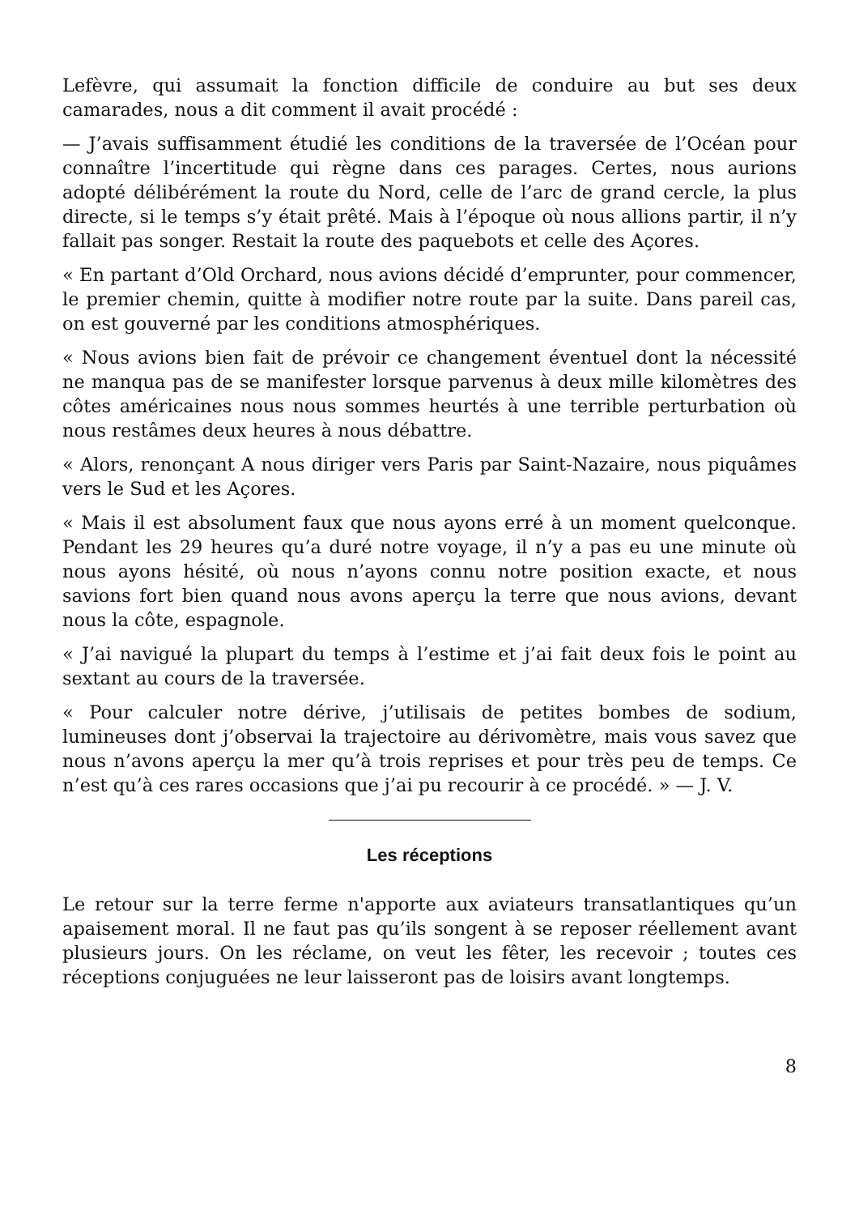Lefèvre, qui assumait la fonction difficile de conduire au but ses deux camarades, nous a dit comment il avait procédé :
— J’avais suffisamment étudié les conditions de la traversée de l’Océan pour connaître l’incertitude qui règne dans ces parages. Certes, nous aurions adopté délibérément la route du Nord, celle de l’arc de grand cercle, la plus directe, si le temps s’y était prêté. Mais à l’époque où nous allions partir, il n’y fallait pas songer. Restait la route des paquebots et celle des Açores.
« En partant d’Old Orchard, nous avions décidé d’emprunter, pour commencer, le premier chemin, quitte à modifier notre route par la suite. Dans pareil cas, on est gouverné par les conditions atmosphériques.
« Nous avions bien fait de prévoir ce changement éventuel dont la nécessité ne manqua pas de se manifester lorsque parvenus à deux mille kilomètres des côtes américaines nous nous sommes heurtés à une terrible perturbation où nous restâmes deux heures à nous débattre.
« Alors, renonçant A nous diriger vers Paris par Saint-Nazaire, nous piquâmes vers le Sud et les Açores.
« Mais il est absolument faux que nous ayons erré à un moment quelconque. Pendant les 29 heures qu’a duré notre voyage, il n’y a pas eu une minute où nous ayons hésité, où nous n’ayons connu notre position exacte, et nous savions fort bien quand nous avons aperçu la terre que nous avions, devant nous la côte, espagnole.
« J’ai navigué la plupart du temps à l’estime et j’ai fait deux fois le point au sextant au cours de la traversée.
« Pour calculer notre dérive, j’utilisais de petites bombes de sodium, lumineuses dont j’observai la trajectoire au dérivomètre, mais vous savez que nous n’avons aperçu la mer qu’à trois reprises et pour très peu de temps. Ce n’est qu’à ces rares occasions que j’ai pu recourir à ce procédé. » — J. V.
Les réceptions
Le retour sur la terre ferme n'apporte aux aviateurs transatlantiques qu’un apaisement moral. Il ne faut pas qu’ils songent à se reposer réellement avant plusieurs jours. On les réclame, on veut les fêter, les recevoir ; toutes ces réceptions conjuguées ne leur laisseront pas de loisirs avant longtemps.
8